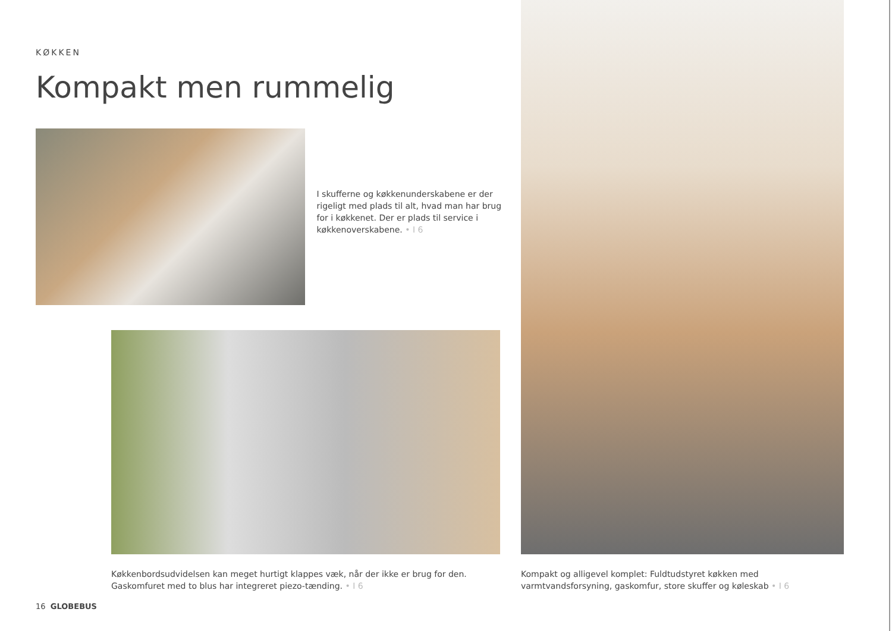KØKKEN
Kompakt men rummelig
I skufferne og køkkenunderskabene er der rigeligt med plads til alt, hvad man har brug for i køkkenet. Der er plads til service i køkkenoverskabene. • I 6
Køkkenbordsudvidelsen kan meget hurtigt klappes væk, når der ikke er brug for den. Gaskomfuret med to blus har integreret piezo-tænding. • I 6
Kompakt og alligevel komplet: Fuldtudstyret køkken med varmtvandsforsyning, gaskomfur, store skuffer og køleskab • I 6
16 GLOBEBUS